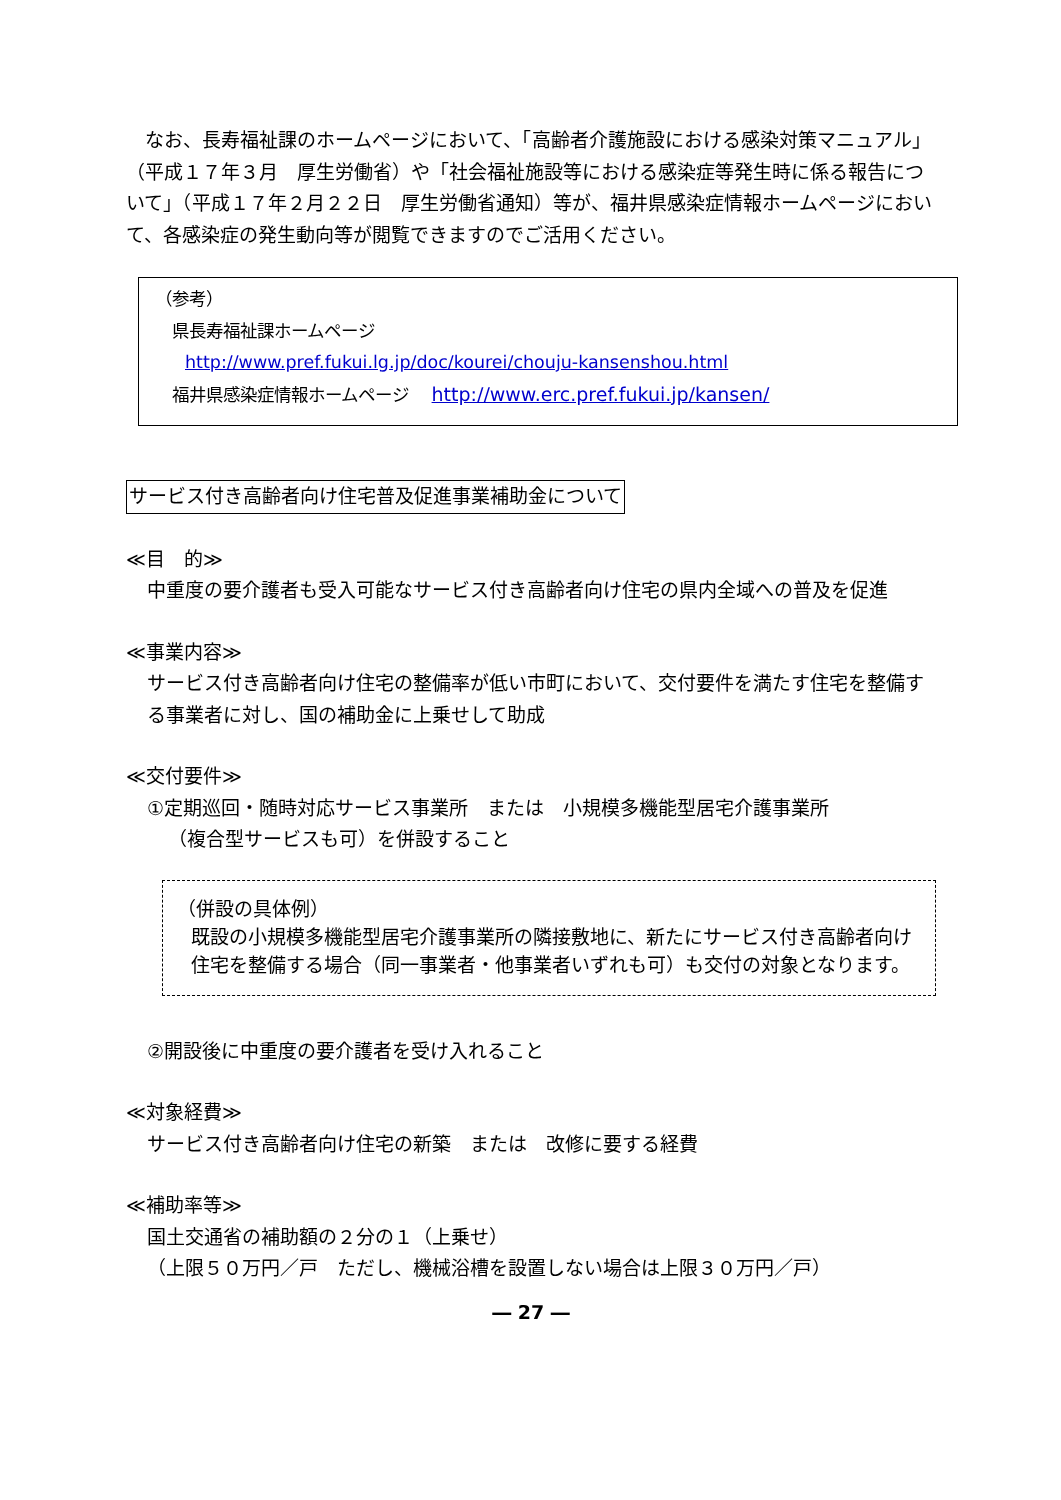なお、長寿福祉課のホームページにおいて、「高齢者介護施設における感染対策マニュアル」（平成１７年３月　厚生労働省）や「社会福祉施設等における感染症等発生時に係る報告について」（平成１７年２月２２日　厚生労働省通知）等が、福井県感染症情報ホームページにおいて、各感染症の発生動向等が閲覧できますのでご活用ください。
（参考）
　県長寿福祉課ホームページ
http://www.pref.fukui.lg.jp/doc/kourei/chouju-kansenshou.html
　福井県感染症情報ホームページ　 http://www.erc.pref.fukui.jp/kansen/
サービス付き高齢者向け住宅普及促進事業補助金について
≪目　的≫
中重度の要介護者も受入可能なサービス付き高齢者向け住宅の県内全域への普及を促進
≪事業内容≫
サービス付き高齢者向け住宅の整備率が低い市町において、交付要件を満たす住宅を整備する事業者に対し、国の補助金に上乗せして助成
≪交付要件≫
①定期巡回・随時対応サービス事業所　または　小規模多機能型居宅介護事業所
（複合型サービスも可）を併設すること
（併設の具体例）
既設の小規模多機能型居宅介護事業所の隣接敷地に、新たにサービス付き高齢者向け住宅を整備する場合（同一事業者・他事業者いずれも可）も交付の対象となります。
②開設後に中重度の要介護者を受け入れること
≪対象経費≫
サービス付き高齢者向け住宅の新築　または　改修に要する経費
≪補助率等≫
国土交通省の補助額の２分の１（上乗せ）
（上限５０万円／戸　ただし、機械浴槽を設置しない場合は上限３０万円／戸）
― 27 ―